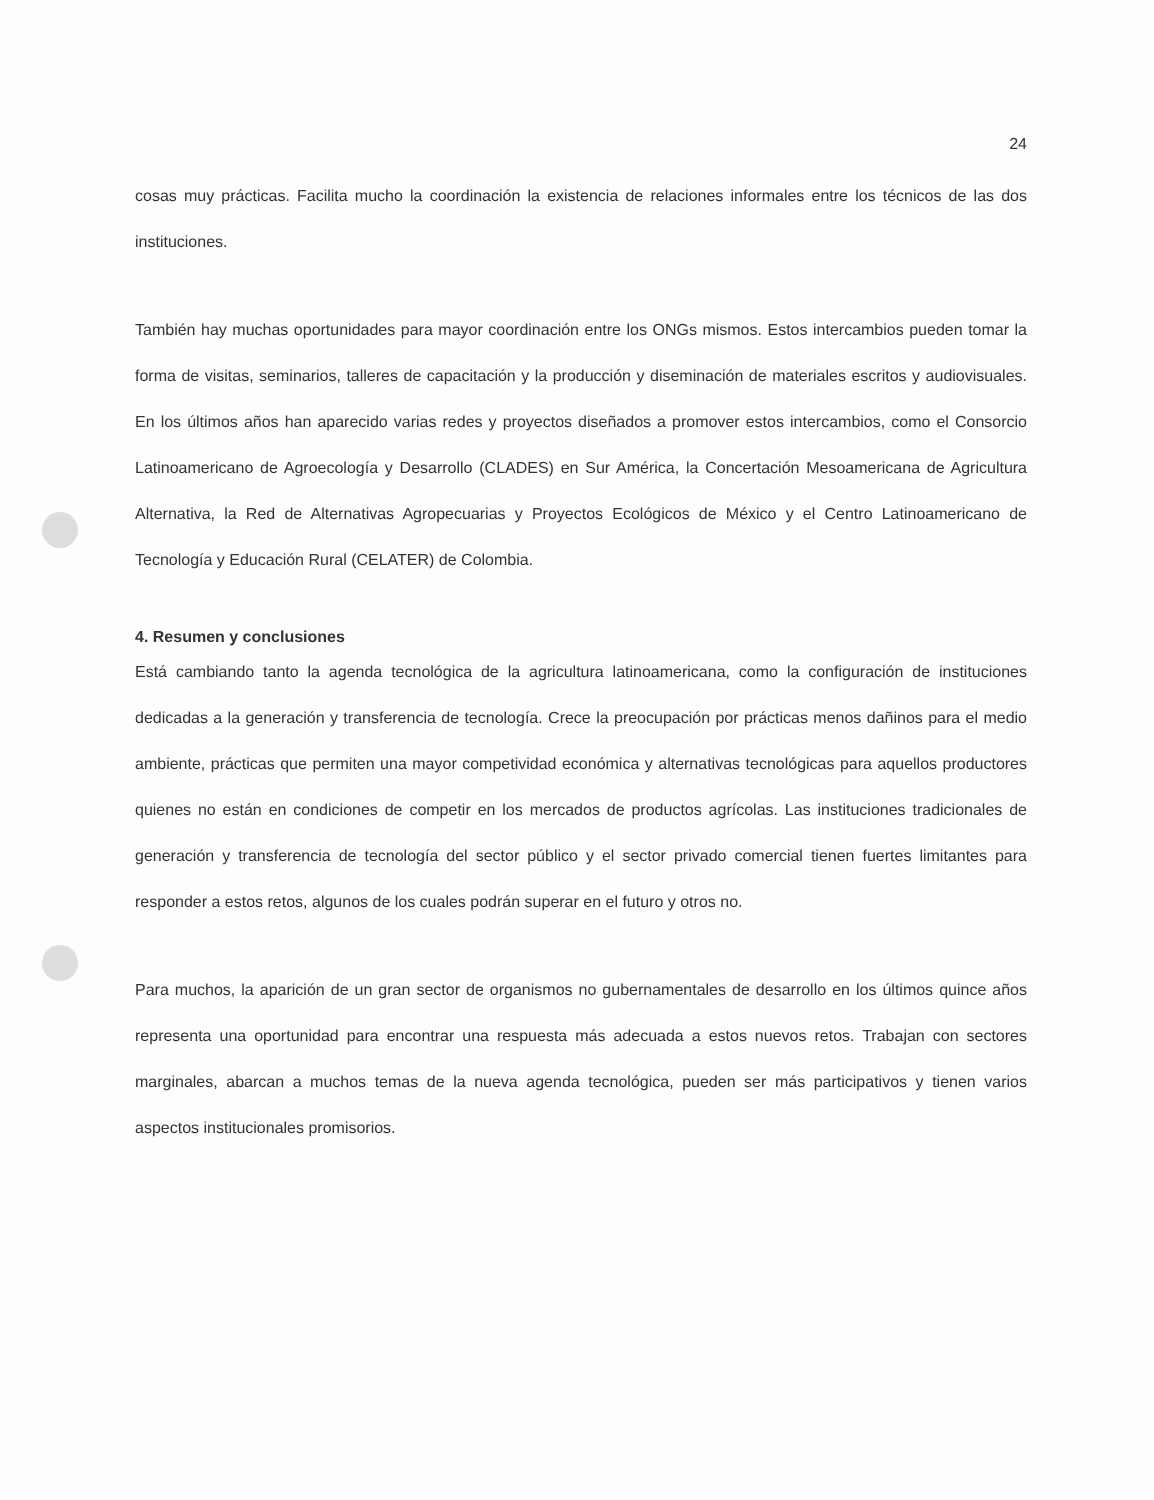24
cosas muy prácticas. Facilita mucho la coordinación la existencia de relaciones informales entre los técnicos de las dos instituciones.
También hay muchas oportunidades para mayor coordinación entre los ONGs mismos. Estos intercambios pueden tomar la forma de visitas, seminarios, talleres de capacitación y la producción y diseminación de materiales escritos y audiovisuales. En los últimos años han aparecido varias redes y proyectos diseñados a promover estos intercambios, como el Consorcio Latinoamericano de Agroecología y Desarrollo (CLADES) en Sur América, la Concertación Mesoamericana de Agricultura Alternativa, la Red de Alternativas Agropecuarias y Proyectos Ecológicos de México y el Centro Latinoamericano de Tecnología y Educación Rural (CELATER) de Colombia.
4. Resumen y conclusiones
Está cambiando tanto la agenda tecnológica de la agricultura latinoamericana, como la configuración de instituciones dedicadas a la generación y transferencia de tecnología. Crece la preocupación por prácticas menos dañinos para el medio ambiente, prácticas que permiten una mayor competividad económica y alternativas tecnológicas para aquellos productores quienes no están en condiciones de competir en los mercados de productos agrícolas. Las instituciones tradicionales de generación y transferencia de tecnología del sector público y el sector privado comercial tienen fuertes limitantes para responder a estos retos, algunos de los cuales podrán superar en el futuro y otros no.
Para muchos, la aparición de un gran sector de organismos no gubernamentales de desarrollo en los últimos quince años representa una oportunidad para encontrar una respuesta más adecuada a estos nuevos retos. Trabajan con sectores marginales, abarcan a muchos temas de la nueva agenda tecnológica, pueden ser más participativos y tienen varios aspectos institucionales promisorios.